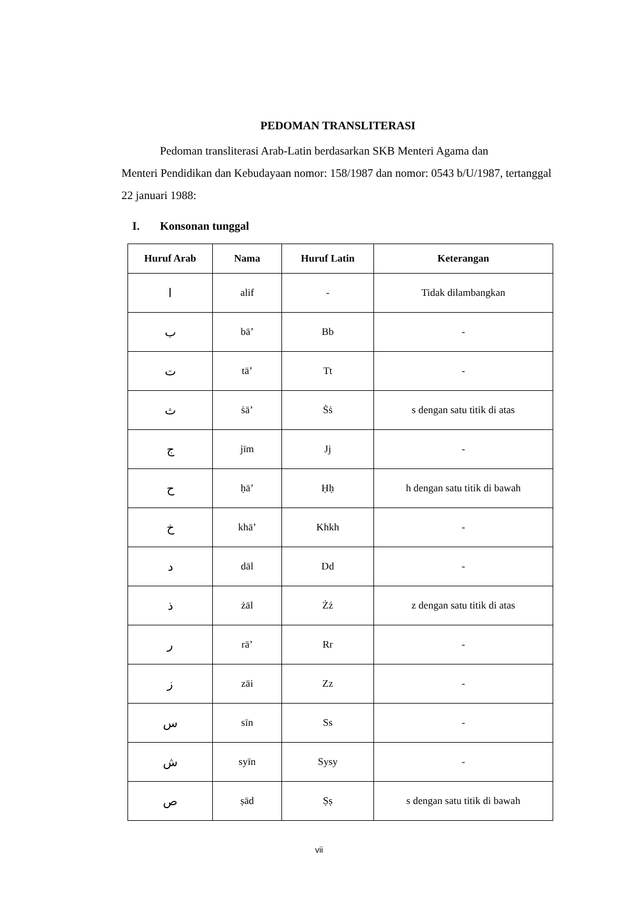PEDOMAN TRANSLITERASI
Pedoman transliterasi Arab-Latin berdasarkan SKB Menteri Agama dan
Menteri Pendidikan dan Kebudayaan nomor: 158/1987 dan nomor: 0543 b/U/1987, tertanggal 22 januari 1988:
I. Konsonan tunggal
| Huruf Arab | Nama | Huruf Latin | Keterangan |
| --- | --- | --- | --- |
| ا | alif | - | Tidak dilambangkan |
| ب | bā’ | Bb | - |
| ت | tā’ | Tt | - |
| ث | ṡā’ | Ṡṡ | s dengan satu titik di atas |
| ج | jīm | Jj | - |
| ح | ḥā’ | Ḥḥ | h dengan satu titik di bawah |
| خ | khā’ | Khkh | - |
| د | dāl | Dd | - |
| ذ | żāl | Żż | z dengan satu titik di atas |
| ر | rā’ | Rr | - |
| ز | zāi | Zz | - |
| س | sīn | Ss | - |
| ش | syīn | Sysy | - |
| ص | ṣād | Ṣṣ | s dengan satu titik di bawah |
vii